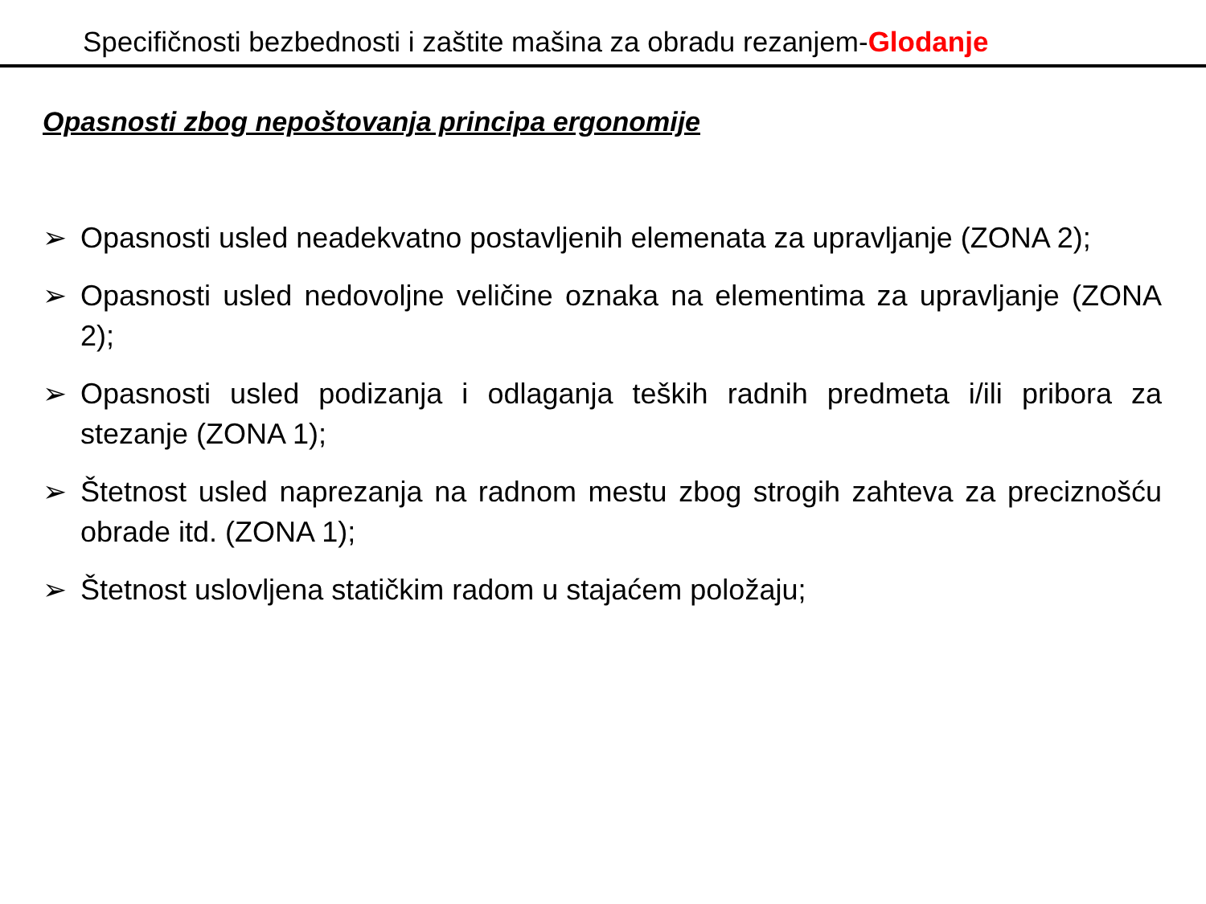Specifičnosti bezbednosti i zaštite mašina za obradu rezanjem-Glodanje
Opasnosti zbog nepoštovanja principa ergonomije
➢ Opasnosti usled neadekvatno postavljenih elemenata za upravljanje (ZONA 2);
➢ Opasnosti usled nedovoljne veličine oznaka na elementima za upravljanje (ZONA 2);
➢ Opasnosti usled podizanja i odlaganja teških radnih predmeta i/ili pribora za stezanje (ZONA 1);
➢ Štetnost usled naprezanja na radnom mestu zbog strogih zahteva za preciznošću obrade itd. (ZONA 1);
➢ Štetnost uslovljena statičkim radom u stajaćem položaju;